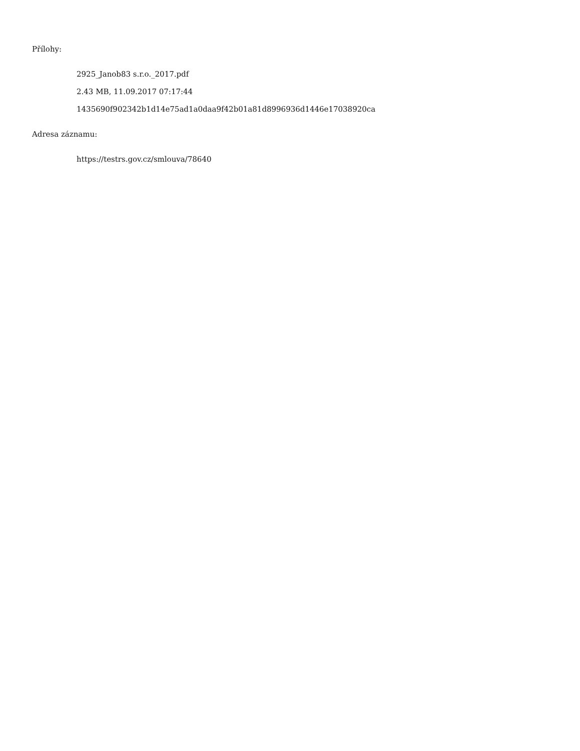Přílohy:
2925_Janob83 s.r.o._2017.pdf
2.43 MB, 11.09.2017 07:17:44
1435690f902342b1d14e75ad1a0daa9f42b01a81d8996936d1446e17038920ca
Adresa záznamu:
https://testrs.gov.cz/smlouva/78640